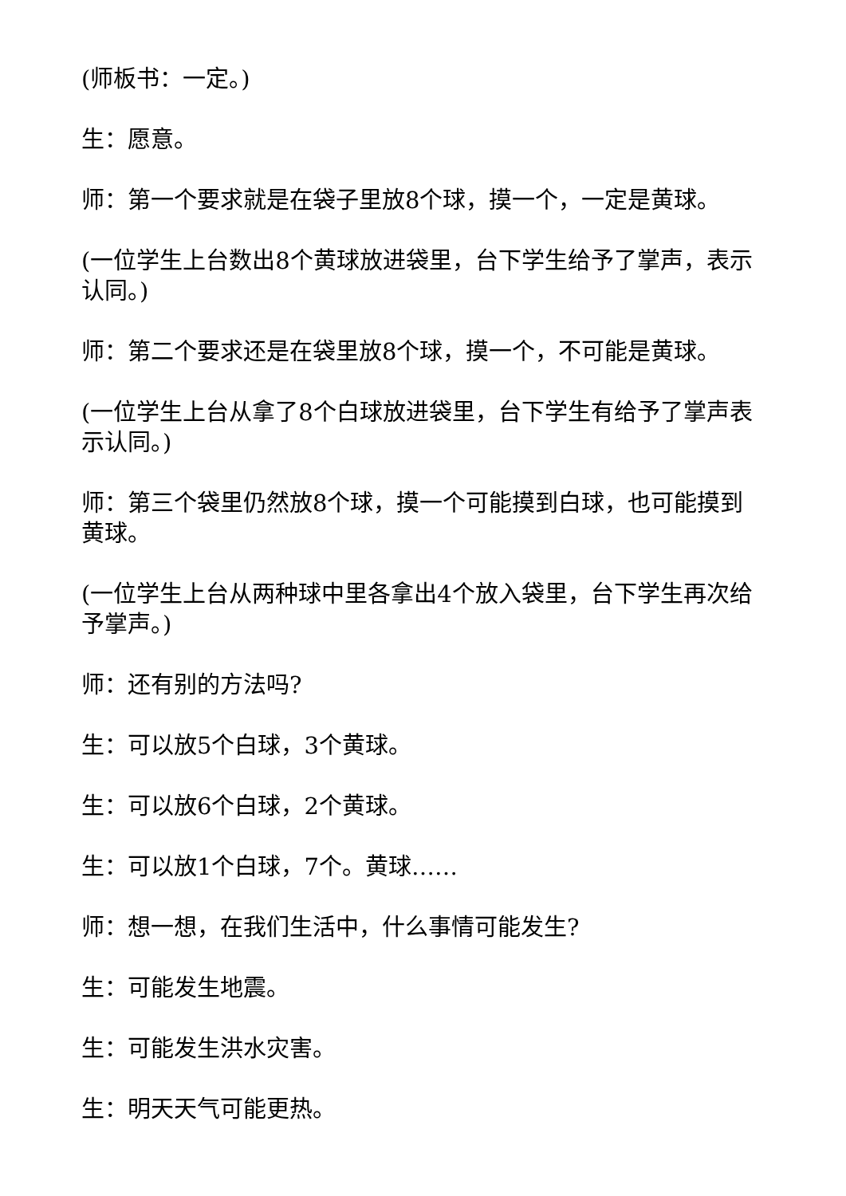(师板书：一定。)
生：愿意。
师：第一个要求就是在袋子里放8个球，摸一个，一定是黄球。
(一位学生上台数出8个黄球放进袋里，台下学生给予了掌声，表示认同。)
师：第二个要求还是在袋里放8个球，摸一个，不可能是黄球。
(一位学生上台从拿了8个白球放进袋里，台下学生有给予了掌声表示认同。)
师：第三个袋里仍然放8个球，摸一个可能摸到白球，也可能摸到黄球。
(一位学生上台从两种球中里各拿出4个放入袋里，台下学生再次给予掌声。)
师：还有别的方法吗?
生：可以放5个白球，3个黄球。
生：可以放6个白球，2个黄球。
生：可以放1个白球，7个。黄球……
师：想一想，在我们生活中，什么事情可能发生?
生：可能发生地震。
生：可能发生洪水灾害。
生：明天天气可能更热。